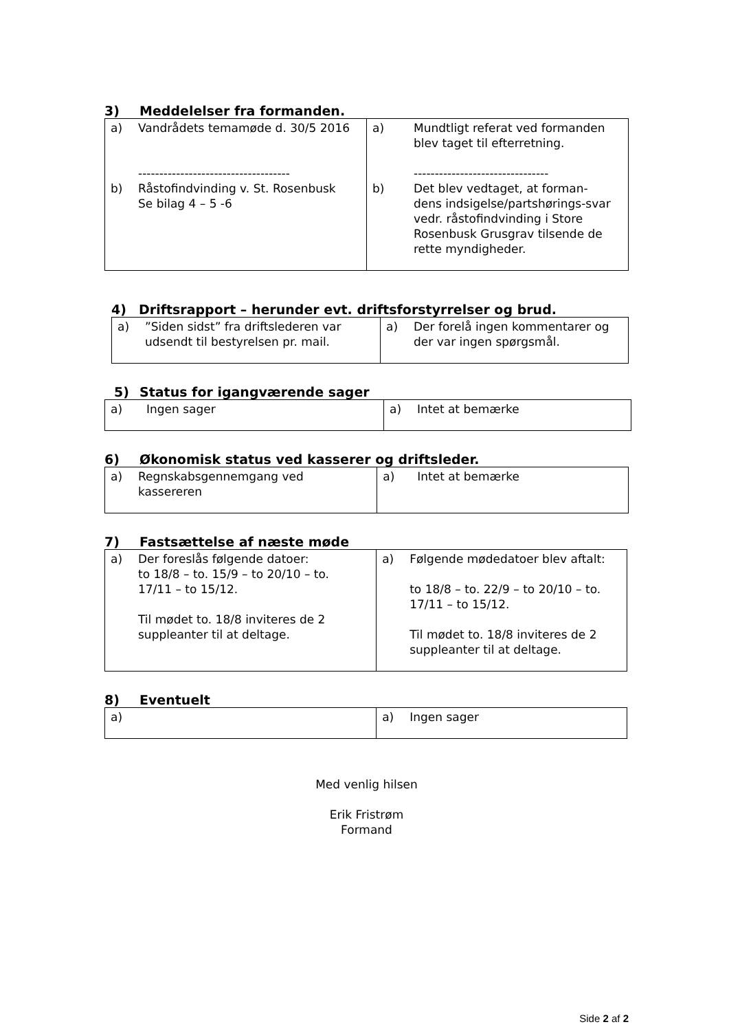3) Meddelelser fra formanden.
| a) Vandrådets temamøde d. 30/5 2016 ------------------------------------ b) Råstofindvinding v. St. Rosenbusk Se bilag 4 – 5 -6 | a) Mundtligt referat ved formanden blev taget til efterretning. -------------------------------- b) Det blev vedtaget, at forman-dens indsigelse/partshørings-svar vedr. råstofindvinding i Store Rosenbusk Grusgrav tilsende de rette myndigheder. |
4) Driftsrapport – herunder evt. driftsforstyrrelser og brud.
| a) ”Siden sidst” fra driftslederen var udsendt til bestyrelsen pr. mail. | a) Der forelå ingen kommentarer og der var ingen spørgsmål. |
5) Status for igangværende sager
| a) Ingen sager | a) Intet at bemærke |
6) Økonomisk status ved kasserer og driftsleder.
| a) Regnskabsgennemgang ved kassereren | a) Intet at bemærke |
7) Fastsættelse af næste møde
| a) Der foreslås følgende datoer: to 18/8 – to. 15/9 – to 20/10 – to. 17/11 – to 15/12. Til mødet to. 18/8 inviteres de 2 suppleanter til at deltage. | a) Følgende mødedatoer blev aftalt: to 18/8 – to. 22/9 – to 20/10 – to. 17/11 – to 15/12. Til mødet to. 18/8 inviteres de 2 suppleanter til at deltage. |
8) Eventuelt
| a) | a) Ingen sager |
Med venlig hilsen
Erik Fristrøm
Formand
Side 2 af 2